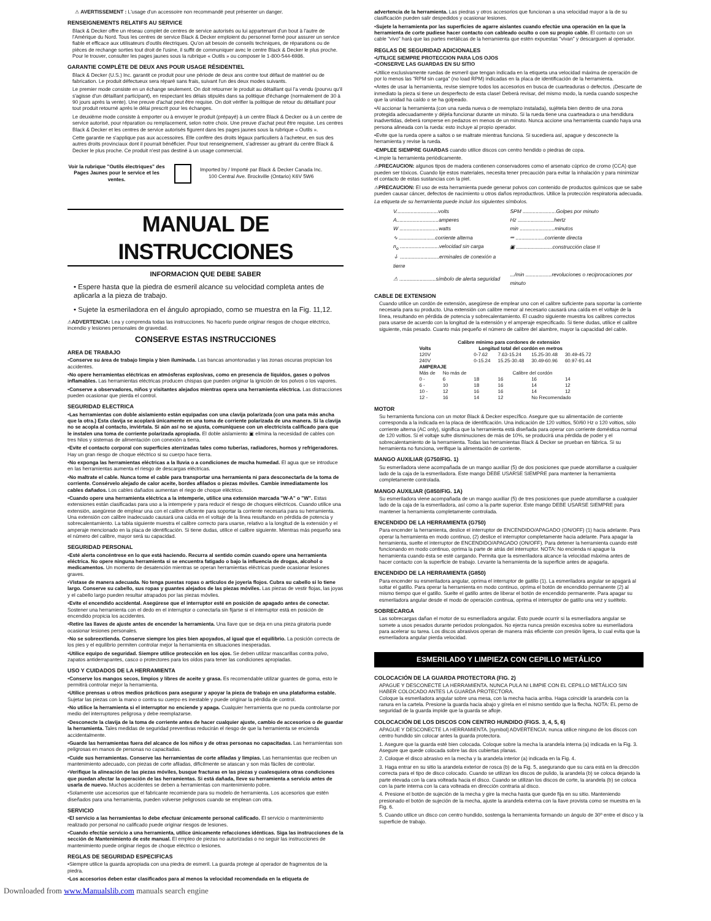⚠ AVERTISSEMENT : L'usage d'un accessoire non recommandé peut présenter un danger.
RENSEIGNEMENTS RELATIFS AU SERVICE
Black & Decker offre un réseau complet de centres de service autorisés ou lui appartenant d'un bout à l'autre de l'Amérique du Nord. Tous les centres de service Black & Decker emploient du personnel formé pour assurer un service fiable et efficace aux utilisateurs d'outils électriques. Qu'on ait besoin de conseils techniques, de réparations ou de pièces de rechange sorties tout droit de l'usine, il suffit de communiquer avec le centre Black & Decker le plus proche. Pour le trouver, consulter les pages jaunes sous la rubrique « Outils » ou composer le 1-800-544-6986.
GARANTIE COMPLÈTE DE DEUX ANS POUR USAGE RÉSIDENTIEL
Black & Decker (U.S.) Inc. garantit ce produit pour une période de deux ans contre tout défaut de matériel ou de fabrication. Le produit défectueux sera réparé sans frais, suivant l'un des deux modes suivants.
Le premier mode consiste en un échange seulement. On doit retourner le produit au détaillant qui l'a vendu (pourvu qu'il s'agisse d'un détaillant participant), en respectant les délais stipulés dans sa politique d'échange (normalement de 30 à 90 jours après la vente). Une preuve d'achat peut être requise. On doit vérifier la politique de retour du détaillant pour tout produit retourné après le délai prescrit pour les échanges.
Le deuxième mode consiste à emporter ou à envoyer le produit (prépayé) à un centre Black & Decker ou à un centre de service autorisé, pour réparation ou remplacement, selon notre choix. Une preuve d'achat peut être requise. Les centres Black & Decker et les centres de service autorisés figurent dans les pages jaunes sous la rubrique « Outils ».
Cette garantie ne s'applique pas aux accessoires. Elle confère des droits légaux particuliers à l'acheteur, en sus des autres droits provinciaux dont il pourrait bénéficier. Pour tout renseignement, s'adresser au gérant du centre Black & Decker le plus proche. Ce produit n'est pas destiné à un usage commercial.
Voir la rubrique "Outils électriques" des Pages Jaunes pour le service et les ventes.
Imported by / Importé par Black & Decker Canada Inc.
100 Central Ave. Brockville (Ontario) K6V 5W6
MANUAL DE INSTRUCCIONES
INFORMACION QUE DEBE SABER
• Espere hasta que la piedra de esmeril alcance su velocidad completa antes de aplicarla a la pieza de trabajo.
• Sujete la esmeriladora en el ángulo apropiado, como se muestra en la Fig. 11,12.
⚠ADVERTENCIA: Lea y comprenda todas las instrucciones. No hacerlo puede originar riesgos de choque eléctrico, incendio y lesiones personales de gravedad.
CONSERVE ESTAS INSTRUCCIONES
AREA DE TRABAJO
•Conserve su área de trabajo limpia y bien iluminada. Las bancas amontonadas y las zonas oscuras propician los accidentes.
•No opere herramientas eléctricas en atmósferas explosivas, como en presencia de líquidos, gases o polvos inflamables. Las herramientas eléctricas producen chispas que pueden originar la ignición de los polvos o los vapores.
•Conserve a observadores, niños y visitantes alejados mientras opera una herramienta eléctrica. Las distracciones pueden ocasionar que pierda el control.
SEGURIDAD ELECTRICA
•Las herramientas con doble aislamiento están equipadas con una clavija polarizada (con una pata más ancha que la otra.) Esta clavija se acoplará únicamente en una toma de corriente polarizada de una manera. Si la clavija no se acopla al contacto, inviértala. Si aún así no se ajusta, comuníquese con un electricista calificado para que le instalen una toma de corriente polarizada apropiada. El doble aislamiento ▣ elimina la necesidad de cables con tres hilos y sistemas de alimentación con conexión a tierra.
•Evite el contacto corporal con superficies aterrizadas tales como tuberías, radiadores, hornos y refrigeradores. Hay un gran riesgo de choque eléctrico si su cuerpo hace tierra.
•No exponga las herramientas eléctricas a la lluvia o a condiciones de mucha humedad. El agua que se introduce en las herramientas aumenta el riesgo de descargas eléctricas.
•No maltrate el cable. Nunca tome el cable para transportar una herramienta ni para desconectarla de la toma de corriente. Consérvelo alejado de calor aceite, bordes afilados o piezas móviles. Cambie inmediatamente los cables dañados. Los cables dañados aumentan el riego de choque eléctrico.
•Cuando opere una herramienta eléctrica a la intemperie, utilice una extensión marcada "W-A" o "W". Estas extensiones están clasificadas para uso a la intemperie y para reducir el riesgo de choques eléctricos. Cuando utilice una extensión, asegúrese de emplear una con el calibre uficiente para soportar la corriente necesaria para su herramienta. Una extensión con calibre inadecuado causará una caída en el voltaje de la línea resultando en pérdida de potencia y sobrecalentamiento. La tabla siguiente muestra el calibre correcto para usarse, relativo a la longitud de la extensión y el amperaje mencionado en la placa de identificación. Si tiene dudas, utilice el calibre siguiente. Mientras más pequeño sea el número del calibre, mayor será su capacidad.
SEGURIDAD PERSONAL
•Esté alerta concéntrese en lo que está haciendo. Recurra al sentido común cuando opere una herramienta eléctrica. No opere ninguna herramienta si se encuentra fatigado o bajo la influencia de drogas, alcohol o medicamentos. Un momento de desatención mientras se operan herramientas eléctricas puede ocasionar lesiones graves.
•Vístase de manera adecuada. No tenga puestas ropas o artículos de joyería flojos. Cubra su cabello si lo tiene largo. Conserve su cabello, sus ropas y guantes alejados de las piezas móviles. Las piezas de vestir flojas, las joyas y el cabello largo pueden resultar atrapados por las piezas móviles.
•Evite el encendido accidental. Asegúrese que el interruptor esté en posición de apagado antes de conectar. Sostener una herramienta con el dedo en el interruptor o conectarla sin fijarse si el interruptor está en posición de encendido propicia los accidentes.
•Retire las llaves de ajuste antes de encender la herramienta. Una llave que se deja en una pieza giratoria puede ocasionar lesiones personales.
•No se sobreextienda. Conserve siempre los pies bien apoyados, al igual que el equilibrio. La posición correcta de los pies y el equilibrio permiten controlar mejor la herramienta en situaciones inesperadas.
•Utilice equipo de seguridad. Siempre utilice protección en los ojos. Se deben utilizar mascarillas contra polvo, zapatos antiderrapantes, casco o protectores para los oídos para tener las condiciones apropiadas.
USO Y CUIDADOS DE LA HERRAMIENTA
•Conserve los mangos secos, limpios y libres de aceite y grasa. Es recomendable utilizar guantes de goma, esto le permitirá controlar mejor la herramienta.
•Utilice prensas u otros medios prácticos para asegurar y apoyar la pieza de trabajo en una plataforma estable. Sujetar las piezas con la mano o contra su cuerpo es inestable y puede originar la pérdida de control.
•No utilice la herramienta si el interruptor no enciende y apaga. Cualquier herramienta que no pueda controlarse por medio del interruptores peligrosa y debe reemplazarse.
•Desconecte la clavija de la toma de corriente antes de hacer cualquier ajuste, cambio de accesorios o de guardar la herramienta. Tales medidas de seguridad preventivas reducirán el riesgo de que la herramienta se encienda accidentalmente.
•Guarde las herramientas fuera del alcance de los niños y de otras personas no capacitadas. Las herramientas son peligrosas en manos de personas no capacitadas.
•Cuide sus herramientas. Conserve las herramientas de corte afiladas y limpias. Las herramientas que reciben un mantenimiento adecuado, con piezas de corte afiladas, difícilmente se atascan y son más fáciles de controlar.
•Verifique la alineación de las piezas móviles, busque fracturas en las piezas y cualesquiera otras condiciones que puedan afectar la operación de las herramientas. Si está dañada, lleve su herramienta a servicio antes de usarla de nuevo. Muchos accidentes se deben a herramientas con mantenimiento pobre.
•Solamente use accesorios que el fabricante recomiende para su modelo de herramienta. Los accesorios que estén diseñados para una herramienta, pueden volverse peligrosos cuando se emplean con otra.
SERVICIO
•El servicio a las herramientas lo debe efectuar únicamente personal calificado. El servicio o mantenimiento realizado por personal no calificado puede originar riesgos de lesiones.
•Cuando efectúe servicio a una herramienta, utilice únicamente refacciones idénticas. Siga las instrucciones de la sección de Mantenimiento de este manual. El empleo de piezas no autorizadas o no seguir las instrucciones de mantenimiento puede originar riegos de choque eléctrico o lesiones.
REGLAS DE SEGURIDAD ESPECIFICAS
•Siempre utilice la guarda apropiada con una piedra de esmeril. La guarda protege al operador de fragmentos de la piedra.
•Los accesorios deben estar clasificados para al menos la velocidad recomendada en la etiqueta de
advertencia de la herramienta. Las piedras y otros accesorios que funcionan a una velocidad mayor a la de su clasificación pueden salir despedidos y ocasionar lesiones.
•Sujete la herramienta por las superficies de agarre aislantes cuando efectúe una operación en la que la herramienta de corte pudiese hacer contacto con cableado oculto o con su propio cable. El contacto con un cable "vivo" hará que las partes metálicas de la herramienta que estén expuestas "vivan" y descarguen al operador.
REGLAS DE SEGURIDAD ADICIONALES
•UTILICE SIEMPRE PROTECCION PARA LOS OJOS
•CONSERVE LAS GUARDAS EN SU SITIO
•Utilice exclusivamente ruedas de esmeril que tengan indicada en la etiqueta una velocidad máxima de operación de por lo menos las "RPM sin carga" (no load RPM) indicadas en la placa de identificación de la herramienta.
•Antes de usar la herramienta, revise siempre todos los accesorios en busca de cuarteaduras o defectos. ¡Descarte de inmediato la pieza si tiene un desperfecto de esta clase! Deberá revisar, del mismo modo, la rueda cuando sospeche que la unidad ha caído o se ha golpeado.
•Al accionar la herramienta (con una rueda nueva o de reemplazo instalada), sujétela bien dentro de una zona protegida adecuadamente y déjela funcionar durante un minuto. Si la rueda tiene una cuarteadura o una hendidura inadvertidas, deberá romperse en pedazos en menos de un minuto. Nunca accione una herramienta cuando haya una persona alineada con la rueda: esto incluye al propio operador.
•Evite que la rueda opere a saltos o se maltrate mientras funciona. Si sucediera así, apague y desconecte la herramienta y revise la rueda.
•EMPLEE SIEMPRE GUARDAS cuando utilice discos con centro hendido o piedras de copa.
•Limpie la herramienta periódicamente.
⚠PRECAUCION: algunos tipos de madera contienen conservadores como el arsenato cúprico de cromo (CCA) que pueden ser tóxicos. Cuando lije estos materiales, necesita tener precaución para evitar la inhalación y para minimizar el contacto de estas sustancias con la piel.
⚠PRECAUCION: El uso de esta herramienta puede generar polvos con contenido de productos químicos que se sabe pueden causar cáncer, defectos de nacimiento u otros daños reproductivos. Utilice la protección respiratoria adecuada.
La etiqueta de su herramienta puede incluir los siguientes símbolos.
| V.............................volts | SPM .......................Golpes por minuto |
| A.............................amperes | Hz .........................hertz |
| W ...........................watts | min ........................minutos |
| ∿ .........................corriente alterna | ⎓ ....................corriente directa |
| n<sub>o</sub> ...........................velocidad sin carga | ▣ .........................construcción clase II |
| ⏚ ...........................erminales de conexión a tierre | |
| ⚠ .........................símbolo de alerta seguridad | .../min ..................revoluciones o reciprocaciones por minuto |
CABLE DE EXTENSION
Cuando utilice un cordón de extensión, asegúrese de emplear uno con el calibre suficiente para soportar la corriente necesaria para su producto. Una extensión con calibre menor al necesario causará una caída en el voltaje de la línea, resultando en pérdida de potencia y sobrecalentamiento. El cuadro siguiente muestra los calibres correctos para usarse de acuerdo con la longitud de la extensión y el amperaje especificado. Si tiene dudas, utilice el calibre siguiente, más pesado. Cuanto más pequeño el número de calibre del alambre, mayor la capacidad del cable.
| Calibre mínimo para cordones de extensión | | | | | | |
| --- | --- | --- | --- | --- | --- | --- |
| Volts | Longitud total del cordón en metros | | | | | |
| 120V | | 0-7.62 | 7.63-15.24 | 15.25-30.48 | 30.49-45.72 | |
| 240V | | 0-15.24 | 15.25-30.48 | 30.49-60.96 | 60.97-91.44 | |
| AMPERAJE | | | | | | |
| Más de | No más de | Calibre del cordón | | | | |
| 0 - | 6 | 18 | 16 | 16 | 14 | |
| 6 - | 10 | 18 | 16 | 14 | 12 | |
| 10 - | 12 | 16 | 16 | 14 | 12 | |
| 12 - | 16 | 14 | 12 | No Recomendado | | |
MOTOR
Su herramienta funciona con un motor Black & Decker específico. Asegure que su alimentación de corriente corresponda a la indicada en la placa de identificación. Una indicación de 120 voltios, 50/60 Hz o 120 voltios, sólo corriente alterna (AC only), significa que la herramienta está diseñada para operar con corriente doméstica normal de 120 voltios. Si el voltaje sufre disminuciones de más de 10%, se producirá una pérdida de poder y el sobrecalentamiento de la herramienta. Todas las herramientas Black & Decker se prueban en fábrica. Si su herramienta no funciona, verifique la alimentación de corriente.
MANGO AUXILIAR (G750/FIG. 1)
Su esmeriladora viene acompañada de un mango auxiliar (5) de dos posiciones que puede atornillarse a cualquier lado de la caja de la esmeriladora. Este mango DEBE USARSE SIEMPRE para mantener la herramienta completamente controlada.
MANGO AUXILIAR (G850/FIG. 1A)
Su esmeriladora viene acompañada de un mango auxiliar (5) de tres posiciones que puede atornillarse a cualquier lado de la caja de la esmeriladora, así como a la parte superior. Este mango DEBE USARSE SIEMPRE para mantener la herramienta completamente controlada.
ENCENDIDO DE LA HERRAMIENTA (G750)
Para encender la herramienta, deslice el interruptor de ENCENDIDO/APAGADO (ON/OFF) (1) hacia adelante. Para operar la herramienta en modo continuo, (2) deslice el interruptor completamente hacia adelante. Para apagar la herramienta, suelte el interruptor de ENCENDIDO/APAGADO (ON/OFF). Para detener la herramienta cuando esté funcionando en modo continuo, oprima la parte de atrás del interruptor. NOTA: No encienda ni apague la herramienta cuando ésta se esté cargando. Permita que la esmeriladora alcance la velocidad máxima antes de hacer contacto con la superficie de trabajo. Levante la herramienta de la superficie antes de apagarla.
ENCENDIDO DE LA HERRAMIENTA (G850)
Para encender su esmeriladora angular, oprima el interruptor de gatillo (1). La esmeriladora angular se apagará al soltar el gatillo. Para operar la herramienta en modo continuo, oprima el botón de encendido permanente (2) al mismo tiempo que el gatillo. Suelte el gatillo antes de liberar el botón de encendido permanente. Para apagar su esmeriladora angular desde el modo de operación continua, oprima el interruptor de gatillo una vez y suéltelo.
SOBRECARGA
Las sobrecargas dañan el motor de su esmeriladora angular. Esto puede ocurrir si la esmeriladora angular se somete a usos pesados durante periodos prolongados. No ejerza nunca presión excesiva sobre su esmeriladora para acelerar su tarea. Los discos abrasivos operan de manera más eficiente con presión ligera, lo cual evita que la esmeriladora angular pierda velocidad.
ESMERILADO Y LIMPIEZA CON CEPILLO METÁLICO
COLOCACIÓN DE LA GUARDA PROTECTORA (FIG. 2)
APAGUE Y DESCONECTE LA HERRAMIENTA. NUNCA PULA NI LIMPIE CON EL CEPILLO METÁLICO SIN HABER COLOCADO ANTES LA GUARDA PROTECTORA.
Coloque la esmeriladora angular sobre una mesa, con la mecha hacia arriba. Haga coincidir la arandela con la ranura en la cartela. Presione la guarda hacia abajo y gírela en el mismo sentido que la flecha. NOTA: EL perno de seguridad de la guarda impide que la guarda se afloje.
COLOCACIÓN DE LOS DISCOS CON CENTRO HUNDIDO (FIGS. 3, 4, 5, 6)
APAGUE Y DESCONECTE LA HERRAMIENTA. [symbol] ADVERTENCIA: nunca utilice ninguno de los discos con centro hundido sin colocar antes la guarda protectora.
1. Asegure que la guarda esté bien colocada. Coloque sobre la mecha la arandela interna (a) indicada en la Fig. 3. Asegure que quede colocada sobre las dos cubiertas planas.
2. Coloque el disco abrasivo en la mecha y la arandela interior (a) indicada en la Fig. 4.
3. Haga entrar en su sitio la arandela exterior de rosca (b) de la Fig. 5, asegurando que su cara está en la dirección correcta para el tipo de disco colocado. Cuando se utilizan los discos de pulido, la arandela (b) se coloca dejando la parte elevada con la cara volteada hacia el disco. Cuando se utilizan los discos de corte, la arandela (b) se coloca con la parte interna con la cara volteada en dirección contraria al disco.
4. Presione el botón de sujeción de la mecha y gire la mecha hasta que quede fija en su sitio. Manteniendo presionado el botón de sujeción de la mecha, ajuste la arandela externa con la llave provista como se muestra en la Fig. 6.
5. Cuando utilice un disco con centro hundido, sostenga la herramienta formando un ángulo de 30º entre el disco y la superficie de trabajo.
Downloaded from www.Manualslib.com manuals search engine